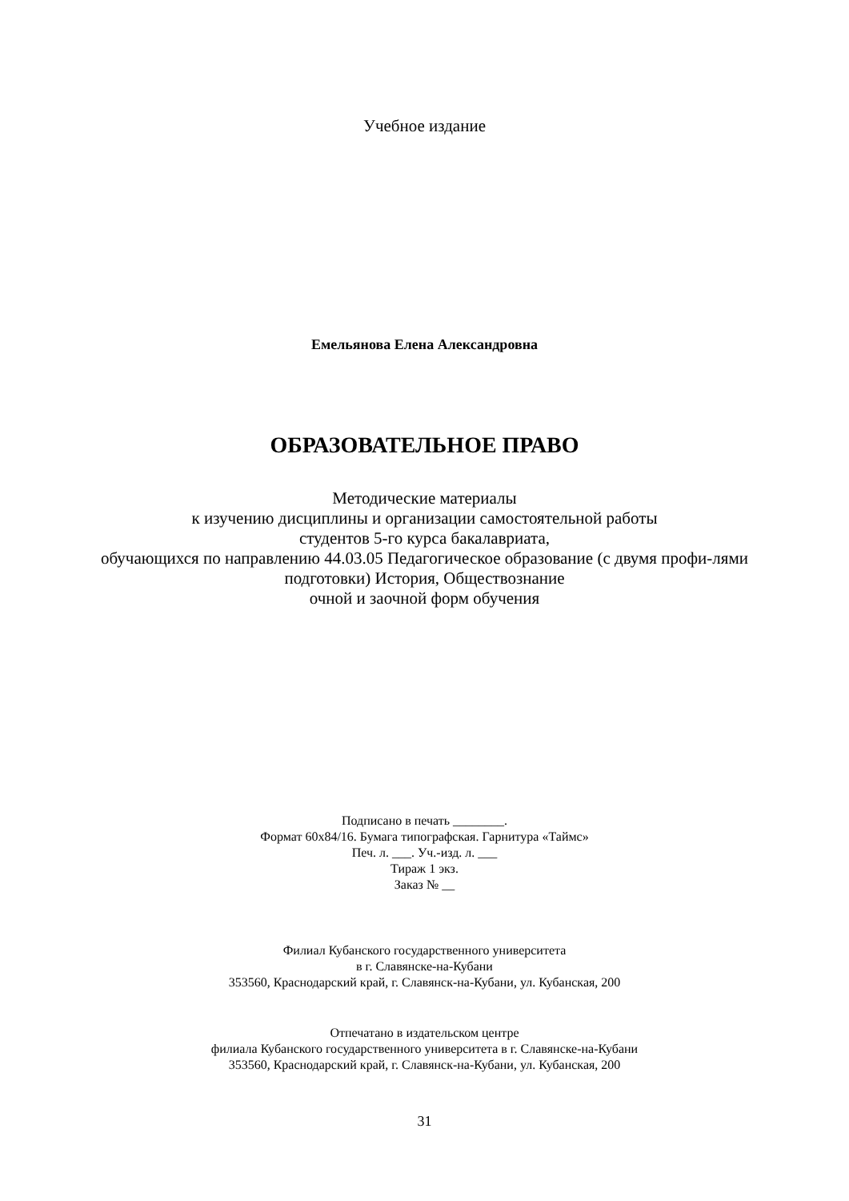Учебное издание
Емельянова Елена Александровна
ОБРАЗОВАТЕЛЬНОЕ ПРАВО
Методические материалы
к изучению дисциплины и организации самостоятельной работы
студентов 5-го курса бакалавриата,
обучающихся по направлению 44.03.05 Педагогическое образование (с двумя профи-лями подготовки) История, Обществознание
очной и заочной форм обучения
Подписано в печать ________.
Формат 60х84/16. Бумага типографская. Гарнитура «Таймс»
Печ. л. ___. Уч.-изд. л. ___
Тираж 1 экз.
Заказ № __
Филиал Кубанского государственного университета
в г. Славянске-на-Кубани
353560, Краснодарский край, г. Славянск-на-Кубани, ул. Кубанская, 200
Отпечатано в издательском центре
филиала Кубанского государственного университета в г. Славянске-на-Кубани
353560, Краснодарский край, г. Славянск-на-Кубани, ул. Кубанская, 200
31